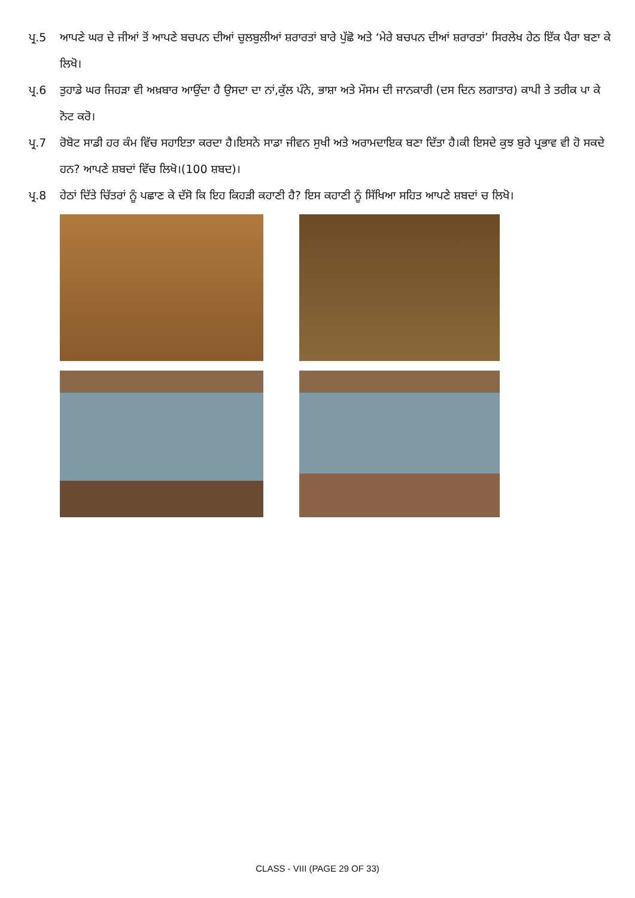ਪ੍ਰ.5 ਆਪਣੇ ਘਰ ਦੇ ਜੀਆਂ ਤੋਂ ਆਪਣੇ ਬਚਪਨ ਦੀਆਂ ਚੁਲਬੁਲੀਆਂ ਸ਼ਰਾਰਤਾਂ ਬਾਰੇ ਪੁੱਛੋ ਅਤੇ ‘ਮੇਰੇ ਬਚਪਨ ਦੀਆਂ ਸ਼ਰਾਰਤਾਂ’ ਸਿਰਲੇਖ ਹੇਠ ਇੱਕ ਪੈਰਾ ਬਣਾ ਕੇ ਲਿਖੋ।
ਪ੍ਰ.6 ਤੁਹਾਡੇ ਘਰ ਜਿਹੜਾ ਵੀ ਅਖ਼ਬਾਰ ਆਉਂਦਾ ਹੈ ਉਸਦਾ ਦਾ ਨਾਂ,ਕੁੱਲ ਪੰਨੇ, ਭਾਸ਼ਾ ਅਤੇ ਮੌਸਮ ਦੀ ਜਾਨਕਾਰੀ (ਦਸ ਦਿਨ ਲਗਾਤਾਰ) ਕਾਪੀ ਤੇ ਤਰੀਕ ਪਾ ਕੇ ਨੋਟ ਕਰੋ।
ਪ੍ਰ.7 ਰੋਬੋਟ ਸਾਡੀ ਹਰ ਕੰਮ ਵਿੱਚ ਸਹਾਇਤਾ ਕਰਦਾ ਹੈ।ਇਸਨੇ ਸਾਡਾ ਜੀਵਨ ਸੁਖੀ ਅਤੇ ਅਰਾਮਦਾਇਕ ਬਣਾ ਦਿੱਤਾ ਹੈ।ਕੀ ਇਸਦੇ ਕੁਝ ਬੁਰੇ ਪ੍ਰਭਾਵ ਵੀ ਹੋ ਸਕਦੇ ਹਨ? ਆਪਣੇ ਸ਼ਬਦਾਂ ਵਿੱਚ ਲਿਖੋ।(100 ਸ਼ਬਦ)।
ਪ੍ਰ.8 ਹੇਠਾਂ ਦਿੱਤੇ ਚਿੱਤਰਾਂ ਨੂੰ ਪਛਾਣ ਕੇ ਦੱਸੋ ਕਿ ਇਹ ਕਿਹੜੀ ਕਹਾਣੀ ਹੈ? ਇਸ ਕਹਾਣੀ ਨੂੰ ਸਿੱਖਿਆ ਸਹਿਤ ਆਪਣੇ ਸ਼ਬਦਾਂ ਚ ਲਿਖੋ।
CLASS - VIII (PAGE 29 OF 33)